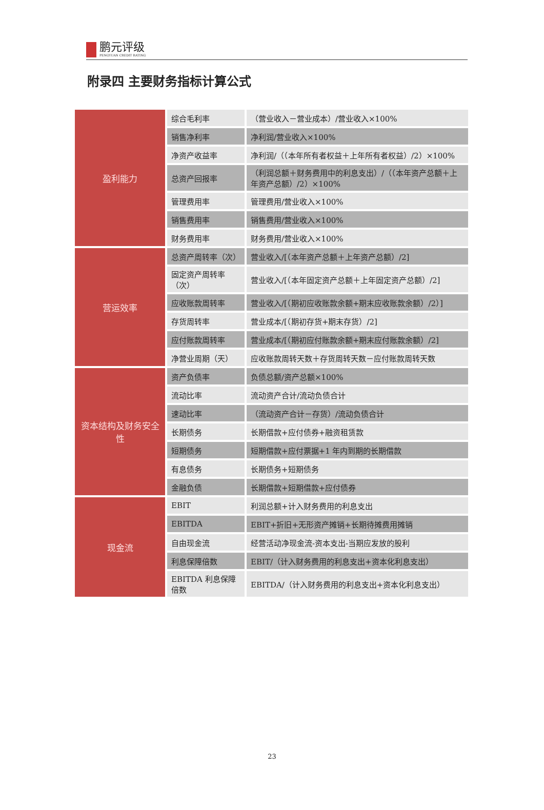鹏元评级
PENGYUAN CREDIT RATING
附录四 主要财务指标计算公式
| 盈利能力 | 综合毛利率 | （营业收入－营业成本）/营业收入×100% |
| | 销售净利率 | 净利润/营业收入×100% |
| | 净资产收益率 | 净利润/（（本年所有者权益＋上年所有者权益）/2）×100% |
| | 总资产回报率 | （利润总额＋财务费用中的利息支出）/（（本年资产总额＋上年资产总额）/2）×100% |
| | 管理费用率 | 管理费用/营业收入×100% |
| | 销售费用率 | 销售费用/营业收入×100% |
| | 财务费用率 | 财务费用/营业收入×100% |
| 营运效率 | 总资产周转率（次） | 营业收入/[（本年资产总额＋上年资产总额）/2] |
| | 固定资产周转率（次） | 营业收入/[（本年固定资产总额＋上年固定资产总额）/2] |
| | 应收账款周转率 | 营业收入/[（期初应收账款余额+期末应收账款余额）/2）] |
| | 存货周转率 | 营业成本/[（期初存货+期末存货）/2] |
| | 应付账款周转率 | 营业成本/[（期初应付账款余额+期末应付账款余额）/2] |
| | 净营业周期（天） | 应收账款周转天数＋存货周转天数－应付账款周转天数 |
| 资本结构及财务安全性 | 资产负债率 | 负债总额/资产总额×100% |
| | 流动比率 | 流动资产合计/流动负债合计 |
| | 速动比率 | （流动资产合计－存货）/流动负债合计 |
| | 长期债务 | 长期借款+应付债券+融资租赁款 |
| | 短期债务 | 短期借款+应付票据+1 年内到期的长期借款 |
| | 有息债务 | 长期债务+短期债务 |
| | 金融负债 | 长期借款+短期借款+应付债券 |
| 现金流 | EBIT | 利润总额+计入财务费用的利息支出 |
| | EBITDA | EBIT+折旧+无形资产摊销+长期待摊费用摊销 |
| | 自由现金流 | 经营活动净现金流-资本支出-当期应发放的股利 |
| | 利息保障倍数 | EBIT/（计入财务费用的利息支出+资本化利息支出） |
| | EBITDA 利息保障倍数 | EBITDA/（计入财务费用的利息支出+资本化利息支出） |
23